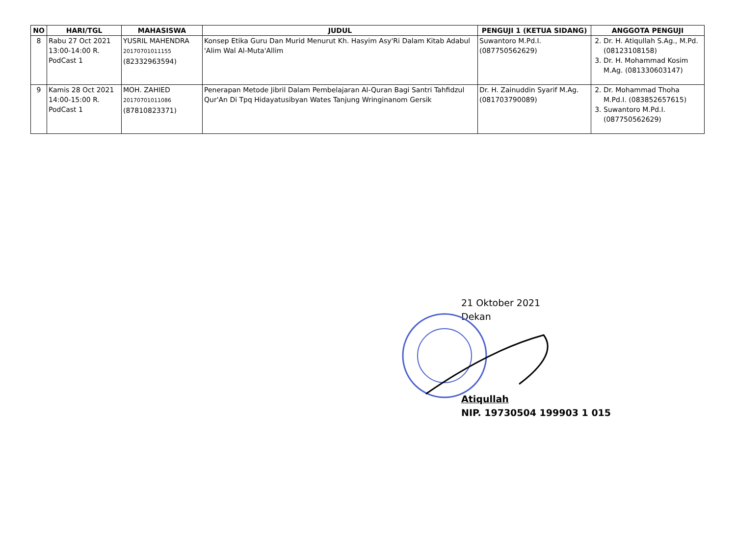| NO | HARI/TGL | MAHASISWA | JUDUL | PENGUJI 1 (KETUA SIDANG) | ANGGOTA PENGUJI |
| --- | --- | --- | --- | --- | --- |
| 8 | Rabu 27 Oct 2021 13:00-14:00 R. PodCast 1 | YUSRIL MAHENDRA 20170701011155 (82332963594) | Konsep Etika Guru Dan Murid Menurut Kh. Hasyim Asy'Ri Dalam Kitab Adabul 'Alim Wal Al-Muta'Allim | Suwantoro M.Pd.I. (087750562629) | 2. Dr. H. Atiqullah S.Ag., M.Pd. (08123108158) 3. Dr. H. Mohammad Kosim M.Ag. (081330603147) |
| 9 | Kamis 28 Oct 2021 14:00-15:00 R. PodCast 1 | MOH. ZAHIED 20170701011086 (87810823371) | Penerapan Metode Jibril Dalam Pembelajaran Al-Quran Bagi Santri Tahfidzul Qur'An Di Tpq Hidayatusibyan Wates Tanjung Wringinanom Gersik | Dr. H. Zainuddin Syarif M.Ag. (081703790089) | 2. Dr. Mohammad Thoha M.Pd.I. (083852657615) 3. Suwantoro M.Pd.I. (087750562629) |
21 Oktober 2021
Dekan
Atiqullah
NIP. 19730504 199903 1 015